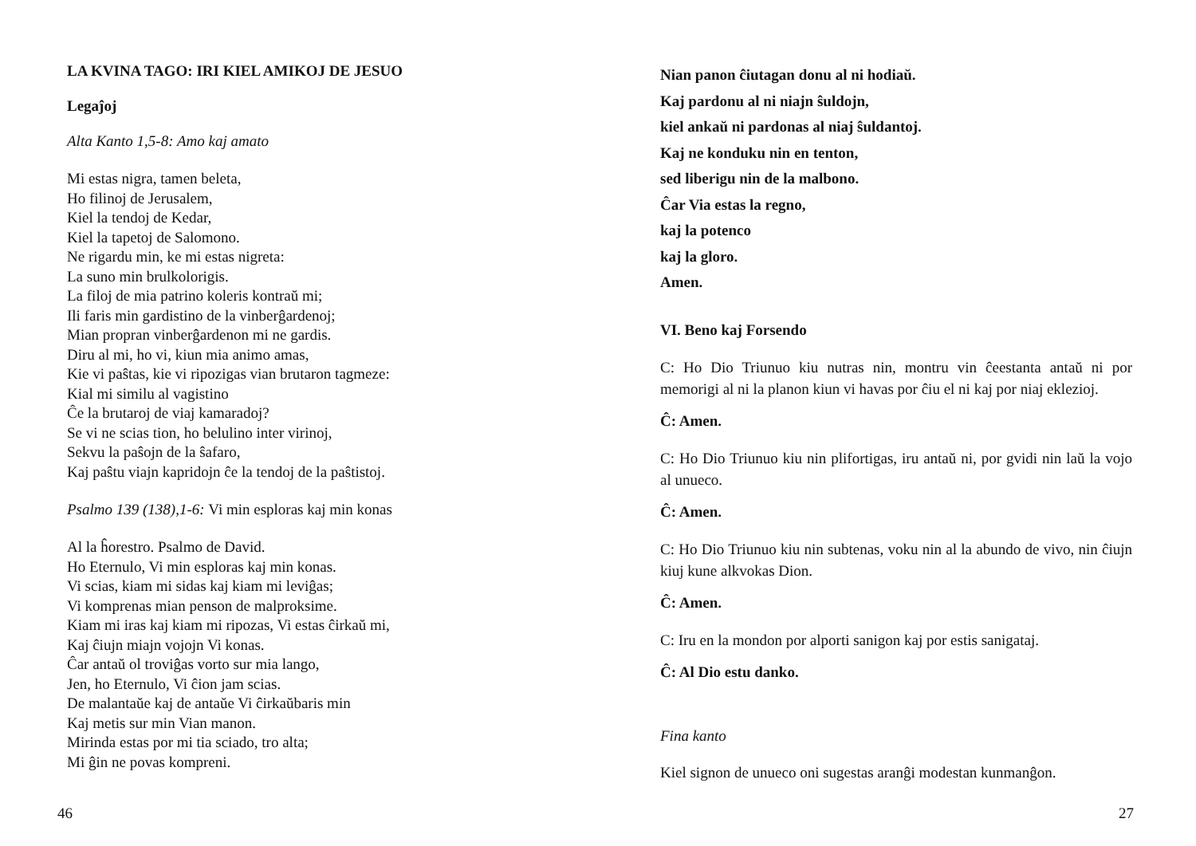LA KVINA TAGO: IRI KIEL AMIKOJ DE JESUO
Legaĵoj
Alta Kanto 1,5-8: Amo kaj amato
Mi estas nigra, tamen beleta,
Ho filinoj de Jerusalem,
Kiel la tendoj de Kedar,
Kiel la tapetoj de Salomono.
Ne rigardu min, ke mi estas nigreta:
La suno min brulkolorigis.
La filoj de mia patrino koleris kontraŭ mi;
Ili faris min gardistino de la vinberĝardenoj;
Mian propran vinberĝardenon mi ne gardis.
Diru al mi, ho vi, kiun mia animo amas,
Kie vi paŝtas, kie vi ripozigas vian brutaron tagmeze:
Kial mi similu al vagistino
Ĉe la brutaroj de viaj kamaradoj?
Se vi ne scias tion, ho belulino inter virinoj,
Sekvu la paŝojn de la ŝafaro,
Kaj paŝtu viajn kapridojn ĉe la tendoj de la paŝtistoj.
Psalmo 139 (138),1-6: Vi min esploras kaj min konas
Al la ĥorestro. Psalmo de David.
Ho Eternulo, Vi min esploras kaj min konas.
Vi scias, kiam mi sidas kaj kiam mi leviĝas;
Vi komprenas mian penson de malproksime.
Kiam mi iras kaj kiam mi ripozas, Vi estas ĉirkaŭ mi,
Kaj ĉiujn miajn vojojn Vi konas.
Ĉar antaŭ ol troviĝas vorto sur mia lango,
Jen, ho Eternulo, Vi ĉion jam scias.
De malantaŭe kaj de antaŭe Vi ĉirkaŭbaris min
Kaj metis sur min Vian manon.
Mirinda estas por mi tia sciado, tro alta;
Mi ĝin ne povas kompreni.
46
Nian panon ĉiutagan donu al ni hodiaŭ.
Kaj pardonu al ni niajn ŝuldojn,
kiel ankaŭ ni pardonas al niaj ŝuldantoj.
Kaj ne konduku nin en tenton,
sed liberigu nin de la malbono.
Ĉar Via estas la regno,
kaj la potenco
kaj la gloro.
Amen.
VI. Beno kaj Forsendo
C: Ho Dio Triunuo kiu nutras nin, montru vin ĉeestanta antaŭ ni por memorigi al ni la planon kiun vi havas por ĉiu el ni kaj por niaj eklezioj.
Ĉ: Amen.
C: Ho Dio Triunuo kiu nin plifortigas, iru antaŭ ni, por gvidi nin laŭ la vojo al unueco.
Ĉ: Amen.
C: Ho Dio Triunuo kiu nin subtenas, voku nin al la abundo de vivo, nin ĉiujn kiuj kune alkvokas Dion.
Ĉ: Amen.
C: Iru en la mondon por alporti sanigon kaj por estis sanigataj.
Ĉ: Al Dio estu danko.
Fina kanto
Kiel signon de unueco oni sugestas aranĝi modestan kunmanĝon.
27